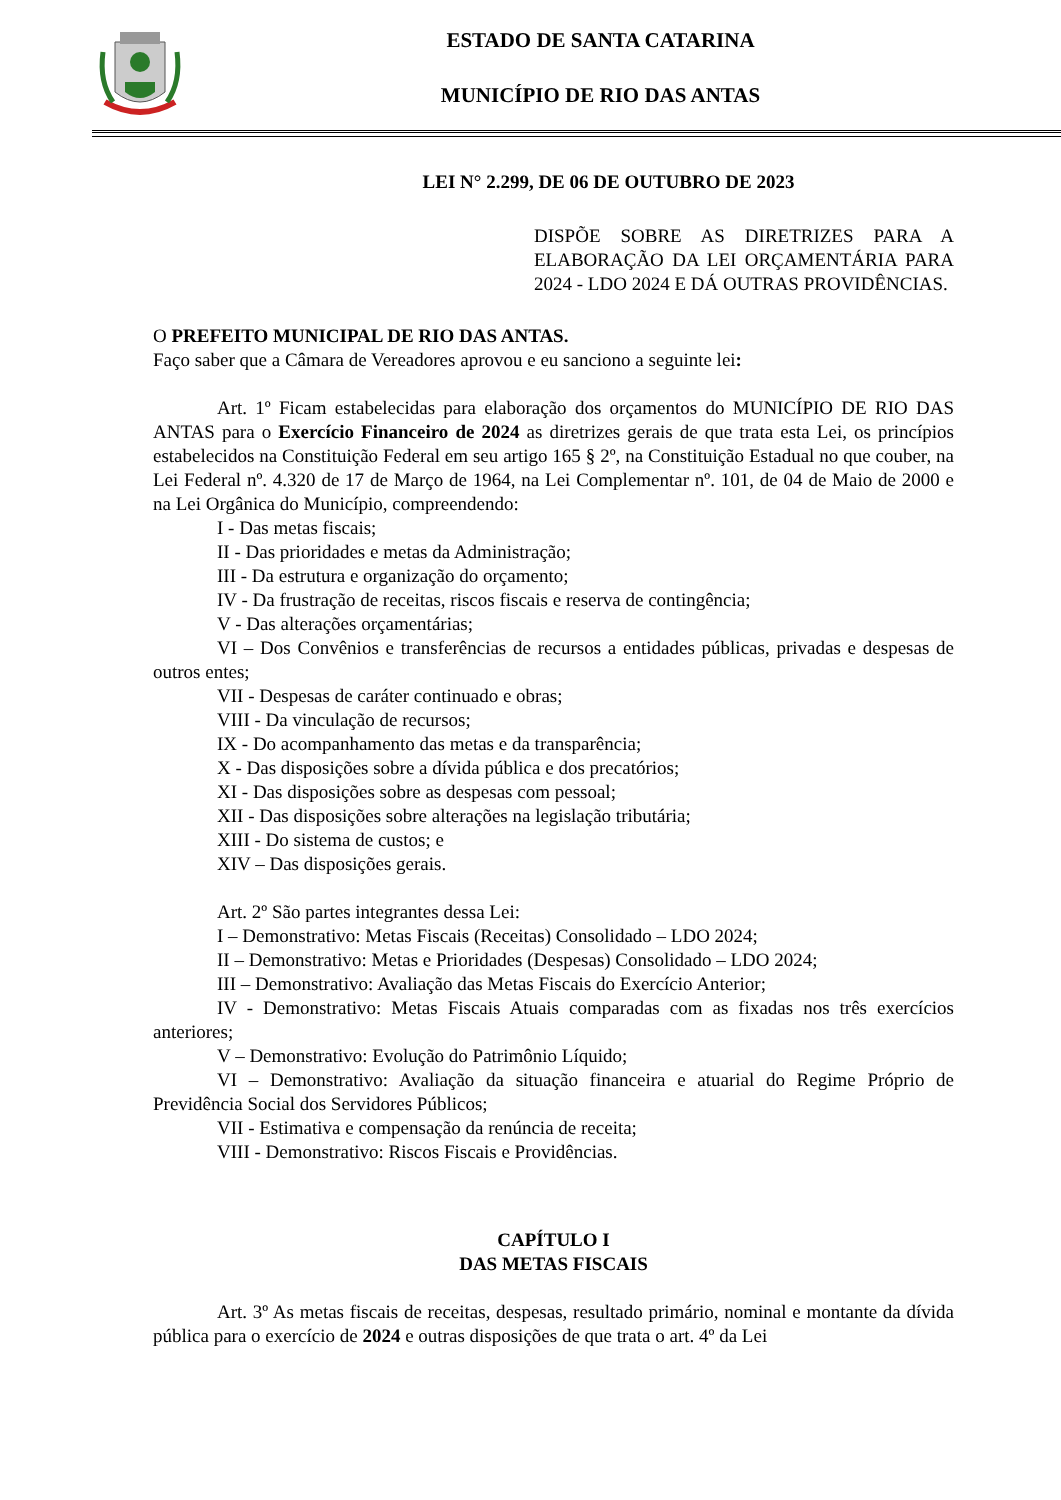ESTADO DE SANTA CATARINA
MUNICÍPIO DE RIO DAS ANTAS
LEI N° 2.299, DE 06 DE OUTUBRO DE 2023
DISPÕE SOBRE AS DIRETRIZES PARA A ELABORAÇÃO DA LEI ORÇAMENTÁRIA PARA 2024 - LDO 2024 E DÁ OUTRAS PROVIDÊNCIAS.
O PREFEITO MUNICIPAL DE RIO DAS ANTAS.
Faço saber que a Câmara de Vereadores aprovou e eu sanciono a seguinte lei:
Art. 1º Ficam estabelecidas para elaboração dos orçamentos do MUNICÍPIO DE RIO DAS ANTAS para o Exercício Financeiro de 2024 as diretrizes gerais de que trata esta Lei, os princípios estabelecidos na Constituição Federal em seu artigo 165 § 2º, na Constituição Estadual no que couber, na Lei Federal nº. 4.320 de 17 de Março de 1964, na Lei Complementar nº. 101, de 04 de Maio de 2000 e na Lei Orgânica do Município, compreendendo:
I - Das metas fiscais;
II - Das prioridades e metas da Administração;
III - Da estrutura e organização do orçamento;
IV - Da frustração de receitas, riscos fiscais e reserva de contingência;
V - Das alterações orçamentárias;
VI – Dos Convênios e transferências de recursos a entidades públicas, privadas e despesas de outros entes;
VII - Despesas de caráter continuado e obras;
VIII - Da vinculação de recursos;
IX - Do acompanhamento das metas e da transparência;
X - Das disposições sobre a dívida pública e dos precatórios;
XI - Das disposições sobre as despesas com pessoal;
XII - Das disposições sobre alterações na legislação tributária;
XIII - Do sistema de custos; e
XIV – Das disposições gerais.
Art. 2º São partes integrantes dessa Lei:
I – Demonstrativo: Metas Fiscais (Receitas) Consolidado – LDO 2024;
II – Demonstrativo: Metas e Prioridades (Despesas) Consolidado – LDO 2024;
III – Demonstrativo: Avaliação das Metas Fiscais do Exercício Anterior;
IV - Demonstrativo: Metas Fiscais Atuais comparadas com as fixadas nos três exercícios anteriores;
V – Demonstrativo: Evolução do Patrimônio Líquido;
VI – Demonstrativo: Avaliação da situação financeira e atuarial do Regime Próprio de Previdência Social dos Servidores Públicos;
VII - Estimativa e compensação da renúncia de receita;
VIII - Demonstrativo: Riscos Fiscais e Providências.
CAPÍTULO I
DAS METAS FISCAIS
Art. 3º As metas fiscais de receitas, despesas, resultado primário, nominal e montante da dívida pública para o exercício de 2024 e outras disposições de que trata o art. 4º da Lei